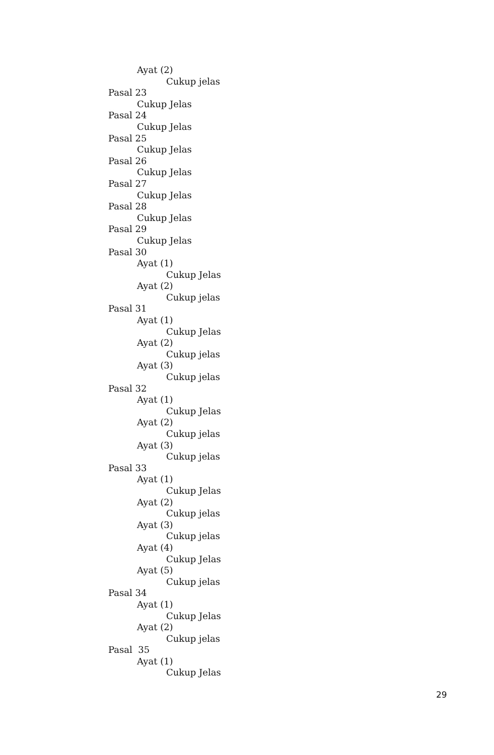Ayat (2)
Cukup jelas
Pasal 23
Cukup Jelas
Pasal 24
Cukup Jelas
Pasal 25
Cukup Jelas
Pasal 26
Cukup Jelas
Pasal 27
Cukup Jelas
Pasal 28
Cukup Jelas
Pasal 29
Cukup Jelas
Pasal 30
Ayat (1)
Cukup Jelas
Ayat (2)
Cukup jelas
Pasal 31
Ayat (1)
Cukup Jelas
Ayat (2)
Cukup jelas
Ayat (3)
Cukup jelas
Pasal 32
Ayat (1)
Cukup Jelas
Ayat (2)
Cukup jelas
Ayat (3)
Cukup jelas
Pasal 33
Ayat (1)
Cukup Jelas
Ayat (2)
Cukup jelas
Ayat (3)
Cukup jelas
Ayat (4)
Cukup Jelas
Ayat (5)
Cukup jelas
Pasal 34
Ayat (1)
Cukup Jelas
Ayat (2)
Cukup jelas
Pasal 35
Ayat (1)
Cukup Jelas
29